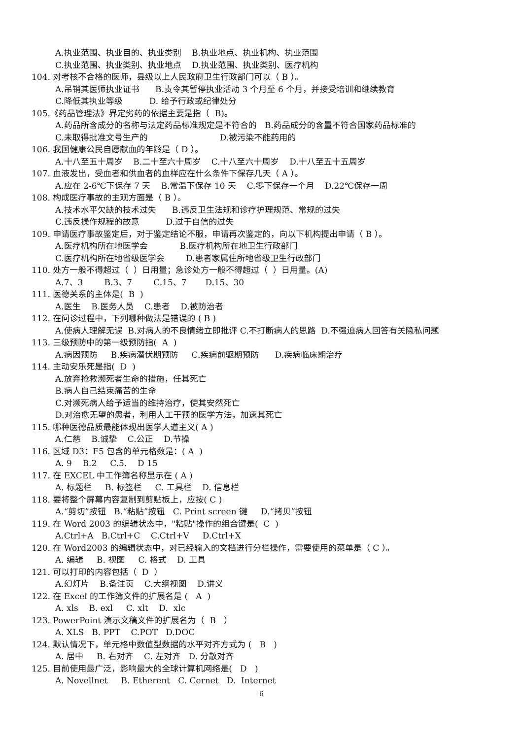A.执业范围、执业目的、执业类别 B.执业地点、执业机构、执业范围
C.执业范围、执业类别、执业地点 D.执业范围、执业类别、医疗机构
104. 对考核不合格的医师，县级以上人民政府卫生行政部门可以（ B ）。
A.吊销其医师执业证书 B.责令其暂停执业活动 3 个月至 6 个月，并接受培训和继续教育
C.降低其执业等级 D. 给予行政或纪律处分
105.《药品管理法》界定劣药的依据主要是指（ B)。
A.药品所含成分的名称与法定药品标准规定是不符合的 B.药品成分的含量不符合国家药品标准的
C.未取得批准文号生产的 D.被污染不能药用的
106. 我国健康公民自愿献血的年龄是（ D ）。
A.十八至五十周岁 B.二十至六十周岁 C.十八至六十周岁 D.十八至五十五周岁
107. 血液发出，受血者和供血者的血样应在什么条件下保存几天（ A ）。
A.应在 2-6℃下保存 7 天 B.常温下保存 10 天 C.零下保存一个月 D.22℃保存一周
108. 构成医疗事故的主观方面是（ B ）。
A.技术水平欠缺的技术过失 B.违反卫生法规和诊疗护理规范、常规的过失
C.违反操作规程的故意 D.过于自信的过失
109. 申请医疗事故鉴定后，对于鉴定结论不服，申请再次鉴定的，向以下机构提出申请（ B ）。
A.医疗机构所在地医学会 B.医疗机构所在地卫生行政部门
C.医疗机构所在地省级医学会 D.患者家属住所地省级卫生行政部门
110. 处方一般不得超过（ ）日用量；急诊处方一般不得超过（ ）日用量。(A)
A.7、3 B.3、7 C.15、7 D.15、30
111. 医德关系的主体是( B )
A.医生 B.医务人员 C.患者 D.被防治者
112. 在问诊过程中，下列哪种做法是错误的 ( B )
A.使病人理解无误 B.对病人的不良情绪立即批评 C.不打断病人的思路 D.不强迫病人回答有关隐私问题
113. 三级预防中的第一级预防指( A )
A.病因预防 B.疾病潜伏期预防 C.疾病前驱期预防 D.疾病临床期治疗
114. 主动安乐死是指( D )
A.放弃抢救濒死者生命的措施，任其死亡
B.病人自己结束痛苦的生命
C.对濒死病人给予适当的维持治疗，使其安然死亡
D.对治愈无望的患者，利用人工干预的医学方法，加速其死亡
115. 哪种医德品质最能体现出医学人道主义( A )
A.仁慈 B.诚挚 C.公正 D.节操
116. 区域 D3：F5 包含的单元格数是：( A )
A. 9 B.2 C.5. D 15
117. 在 EXCEL 中工作簿名称显示在 ( A )
A. 标题栏 B. 标签栏 C. 工具栏 D. 信息栏
118. 要将整个屏幕内容复制到剪贴板上，应按( C )
A.“剪切”按钮 B.“粘贴”按钮 C. Print screen 键 D.“拷贝”按钮
119. 在 Word 2003 的编辑状态中，"粘贴"操作的组合键是( C )
A.Ctrl+A B.Ctrl+C C.Ctrl+V D.Ctrl+X
120. 在 Word2003 的编辑状态中，对已经输入的文档进行分栏操作，需要使用的菜单是（ C ）。
A. 编辑 B. 视图 C. 格式 D. 工具
121. 可以打印的内容包括（ D ）
A.幻灯片 B.备注页 C.大纲视图 D.讲义
122. 在 Excel 的工作簿文件的扩展名是 ( A )
A. xls B. exl C. xlt D. xlc
123. PowerPoint 演示文稿文件的扩展名为（ B ）
A. XLS B. PPT C.POT D.DOC
124. 默认情况下，单元格中数值型数据的水平对齐方式为 ( B )
A. 居中 B. 右对齐 C. 左对齐 D. 分散对齐
125. 目前使用最广泛，影响最大的全球计算机网络是( D )
A. Novellnet B. Etherent C. Cernet D. Internet
6